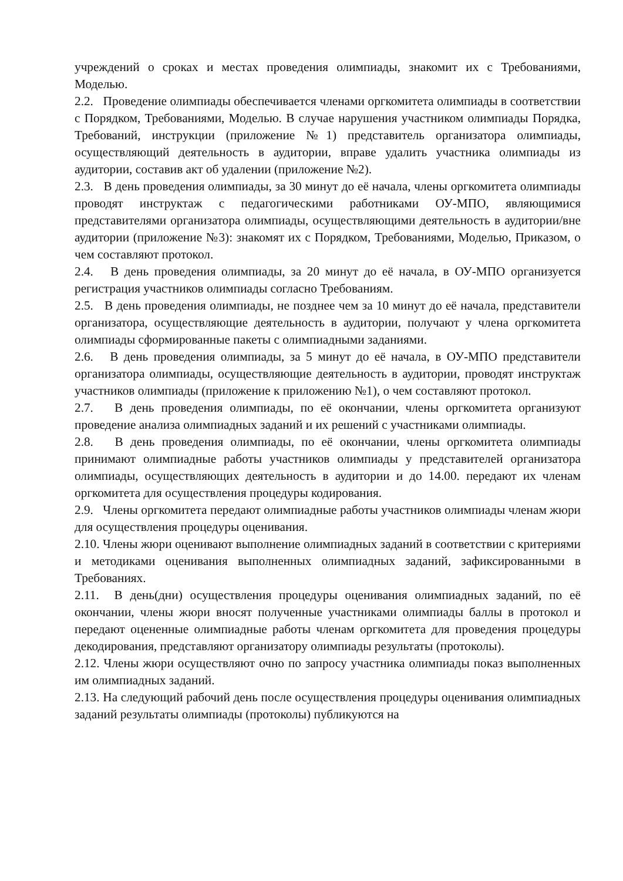учреждений о сроках и местах проведения олимпиады, знакомит их с Требованиями, Моделью.
2.2. Проведение олимпиады обеспечивается членами оргкомитета олимпиады в соответствии с Порядком, Требованиями, Моделью. В случае нарушения участником олимпиады Порядка, Требований, инструкции (приложение №1) представитель организатора олимпиады, осуществляющий деятельность в аудитории, вправе удалить участника олимпиады из аудитории, составив акт об удалении (приложение №2).
2.3. В день проведения олимпиады, за 30 минут до её начала, члены оргкомитета олимпиады проводят инструктаж с педагогическими работниками ОУ-МПО, являющимися представителями организатора олимпиады, осуществляющими деятельность в аудитории/вне аудитории (приложение №3): знакомят их с Порядком, Требованиями, Моделью, Приказом, о чем составляют протокол.
2.4. В день проведения олимпиады, за 20 минут до её начала, в ОУ-МПО организуется регистрация участников олимпиады согласно Требованиям.
2.5. В день проведения олимпиады, не позднее чем за 10 минут до её начала, представители организатора, осуществляющие деятельность в аудитории, получают у члена оргкомитета олимпиады сформированные пакеты с олимпиадными заданиями.
2.6. В день проведения олимпиады, за 5 минут до её начала, в ОУ-МПО представители организатора олимпиады, осуществляющие деятельность в аудитории, проводят инструктаж участников олимпиады (приложение к приложению №1), о чем составляют протокол.
2.7. В день проведения олимпиады, по её окончании, члены оргкомитета организуют проведение анализа олимпиадных заданий и их решений с участниками олимпиады.
2.8. В день проведения олимпиады, по её окончании, члены оргкомитета олимпиады принимают олимпиадные работы участников олимпиады у представителей организатора олимпиады, осуществляющих деятельность в аудитории и до 14.00. передают их членам оргкомитета для осуществления процедуры кодирования.
2.9. Члены оргкомитета передают олимпиадные работы участников олимпиады членам жюри для осуществления процедуры оценивания.
2.10. Члены жюри оценивают выполнение олимпиадных заданий в соответствии с критериями и методиками оценивания выполненных олимпиадных заданий, зафиксированными в Требованиях.
2.11. В день(дни) осуществления процедуры оценивания олимпиадных заданий, по её окончании, члены жюри вносят полученные участниками олимпиады баллы в протокол и передают оцененные олимпиадные работы членам оргкомитета для проведения процедуры декодирования, представляют организатору олимпиады результаты (протоколы).
2.12. Члены жюри осуществляют очно по запросу участника олимпиады показ выполненных им олимпиадных заданий.
2.13. На следующий рабочий день после осуществления процедуры оценивания олимпиадных заданий результаты олимпиады (протоколы) публикуются на